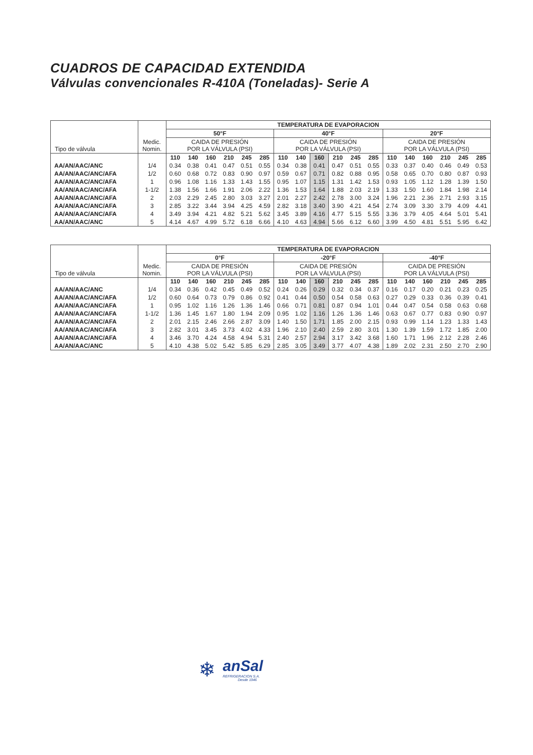CUADROS DE CAPACIDAD EXTENDIDA
Válvulas convencionales R-410A (Toneladas)- Serie A
| Tipo de válvula | Medic. Nomin. | TEMPERATURA DE EVAPORACION | | | | | | | | | | | | | | | | | |
| | | 50°F | | | | | | 40°F | | | | | | 20°F | | | | | |
| | | CAIDA DE PRESIÓN POR LA VÁLVULA (PSI) | | | | | | CAIDA DE PRESIÓN POR LA VÁLVULA (PSI) | | | | | | CAIDA DE PRESIÓN POR LA VÁLVULA (PSI) | | | | | |
| | | 110 | 140 | 160 | 210 | 245 | 285 | 110 | 140 | 160 | 210 | 245 | 285 | 110 | 140 | 160 | 210 | 245 | 285 |
| AA/AN/AAC/ANC | 1/4 | 0.34 | 0.38 | 0.41 | 0.47 | 0.51 | 0.55 | 0.34 | 0.38 | 0.41 | 0.47 | 0.51 | 0.55 | 0.33 | 0.37 | 0.40 | 0.46 | 0.49 | 0.53 |
| AA/AN/AAC/ANC/AFA | 1/2 | 0.60 | 0.68 | 0.72 | 0.83 | 0.90 | 0.97 | 0.59 | 0.67 | 0.71 | 0.82 | 0.88 | 0.95 | 0.58 | 0.65 | 0.70 | 0.80 | 0.87 | 0.93 |
| AA/AN/AAC/ANC/AFA | 1 | 0.96 | 1.08 | 1.16 | 1.33 | 1.43 | 1.55 | 0.95 | 1.07 | 1.15 | 1.31 | 1.42 | 1.53 | 0.93 | 1.05 | 1.12 | 1.28 | 1.39 | 1.50 |
| AA/AN/AAC/ANC/AFA | 1-1/2 | 1.38 | 1.56 | 1.66 | 1.91 | 2.06 | 2.22 | 1.36 | 1.53 | 1.64 | 1.88 | 2.03 | 2.19 | 1.33 | 1.50 | 1.60 | 1.84 | 1.98 | 2.14 |
| AA/AN/AAC/ANC/AFA | 2 | 2.03 | 2.29 | 2.45 | 2.80 | 3.03 | 3.27 | 2.01 | 2.27 | 2.42 | 2.78 | 3.00 | 3.24 | 1.96 | 2.21 | 2.36 | 2.71 | 2.93 | 3.15 |
| AA/AN/AAC/ANC/AFA | 3 | 2.85 | 3.22 | 3.44 | 3.94 | 4.25 | 4.59 | 2.82 | 3.18 | 3.40 | 3.90 | 4.21 | 4.54 | 2.74 | 3.09 | 3.30 | 3.79 | 4.09 | 4.41 |
| AA/AN/AAC/ANC/AFA | 4 | 3.49 | 3.94 | 4.21 | 4.82 | 5.21 | 5.62 | 3.45 | 3.89 | 4.16 | 4.77 | 5.15 | 5.55 | 3.36 | 3.79 | 4.05 | 4.64 | 5.01 | 5.41 |
| AA/AN/AAC/ANC | 5 | 4.14 | 4.67 | 4.99 | 5.72 | 6.18 | 6.66 | 4.10 | 4.63 | 4.94 | 5.66 | 6.12 | 6.60 | 3.99 | 4.50 | 4.81 | 5.51 | 5.95 | 6.42 |
| Tipo de válvula | Medic. Nomin. | TEMPERATURA DE EVAPORACION | | | | | | | | | | | | | | | | | |
| | | 0°F | | | | | | -20°F | | | | | | -40°F | | | | | |
| | | CAIDA DE PRESIÓN POR LA VÁLVULA (PSI) | | | | | | CAIDA DE PRESIÓN POR LA VÁLVULA (PSI) | | | | | | CAIDA DE PRESIÓN POR LA VÁLVULA (PSI) | | | | | |
| | | 110 | 140 | 160 | 210 | 245 | 285 | 110 | 140 | 160 | 210 | 245 | 285 | 110 | 140 | 160 | 210 | 245 | 285 |
| AA/AN/AAC/ANC | 1/4 | 0.34 | 0.36 | 0.42 | 0.45 | 0.49 | 0.52 | 0.24 | 0.26 | 0.29 | 0.32 | 0.34 | 0.37 | 0.16 | 0.17 | 0.20 | 0.21 | 0.23 | 0.25 |
| AA/AN/AAC/ANC/AFA | 1/2 | 0.60 | 0.64 | 0.73 | 0.79 | 0.86 | 0.92 | 0.41 | 0.44 | 0.50 | 0.54 | 0.58 | 0.63 | 0.27 | 0.29 | 0.33 | 0.36 | 0.39 | 0.41 |
| AA/AN/AAC/ANC/AFA | 1 | 0.95 | 1.02 | 1.16 | 1.26 | 1.36 | 1.46 | 0.66 | 0.71 | 0.81 | 0.87 | 0.94 | 1.01 | 0.44 | 0.47 | 0.54 | 0.58 | 0.63 | 0.68 |
| AA/AN/AAC/ANC/AFA | 1-1/2 | 1.36 | 1.45 | 1.67 | 1.80 | 1.94 | 2.09 | 0.95 | 1.02 | 1.16 | 1.26 | 1.36 | 1.46 | 0.63 | 0.67 | 0.77 | 0.83 | 0.90 | 0.97 |
| AA/AN/AAC/ANC/AFA | 2 | 2.01 | 2.15 | 2.46 | 2.66 | 2.87 | 3.09 | 1.40 | 1.50 | 1.71 | 1.85 | 2.00 | 2.15 | 0.93 | 0.99 | 1.14 | 1.23 | 1.33 | 1.43 |
| AA/AN/AAC/ANC/AFA | 3 | 2.82 | 3.01 | 3.45 | 3.73 | 4.02 | 4.33 | 1.96 | 2.10 | 2.40 | 2.59 | 2.80 | 3.01 | 1.30 | 1.39 | 1.59 | 1.72 | 1.85 | 2.00 |
| AA/AN/AAC/ANC/AFA | 4 | 3.46 | 3.70 | 4.24 | 4.58 | 4.94 | 5.31 | 2.40 | 2.57 | 2.94 | 3.17 | 3.42 | 3.68 | 1.60 | 1.71 | 1.96 | 2.12 | 2.28 | 2.46 |
| AA/AN/AAC/ANC | 5 | 4.10 | 4.38 | 5.02 | 5.42 | 5.85 | 6.29 | 2.85 | 3.05 | 3.49 | 3.77 | 4.07 | 4.38 | 1.89 | 2.02 | 2.31 | 2.50 | 2.70 | 2.90 |
❄
anSal
REFRIGERACION S.A.
Desde 1946